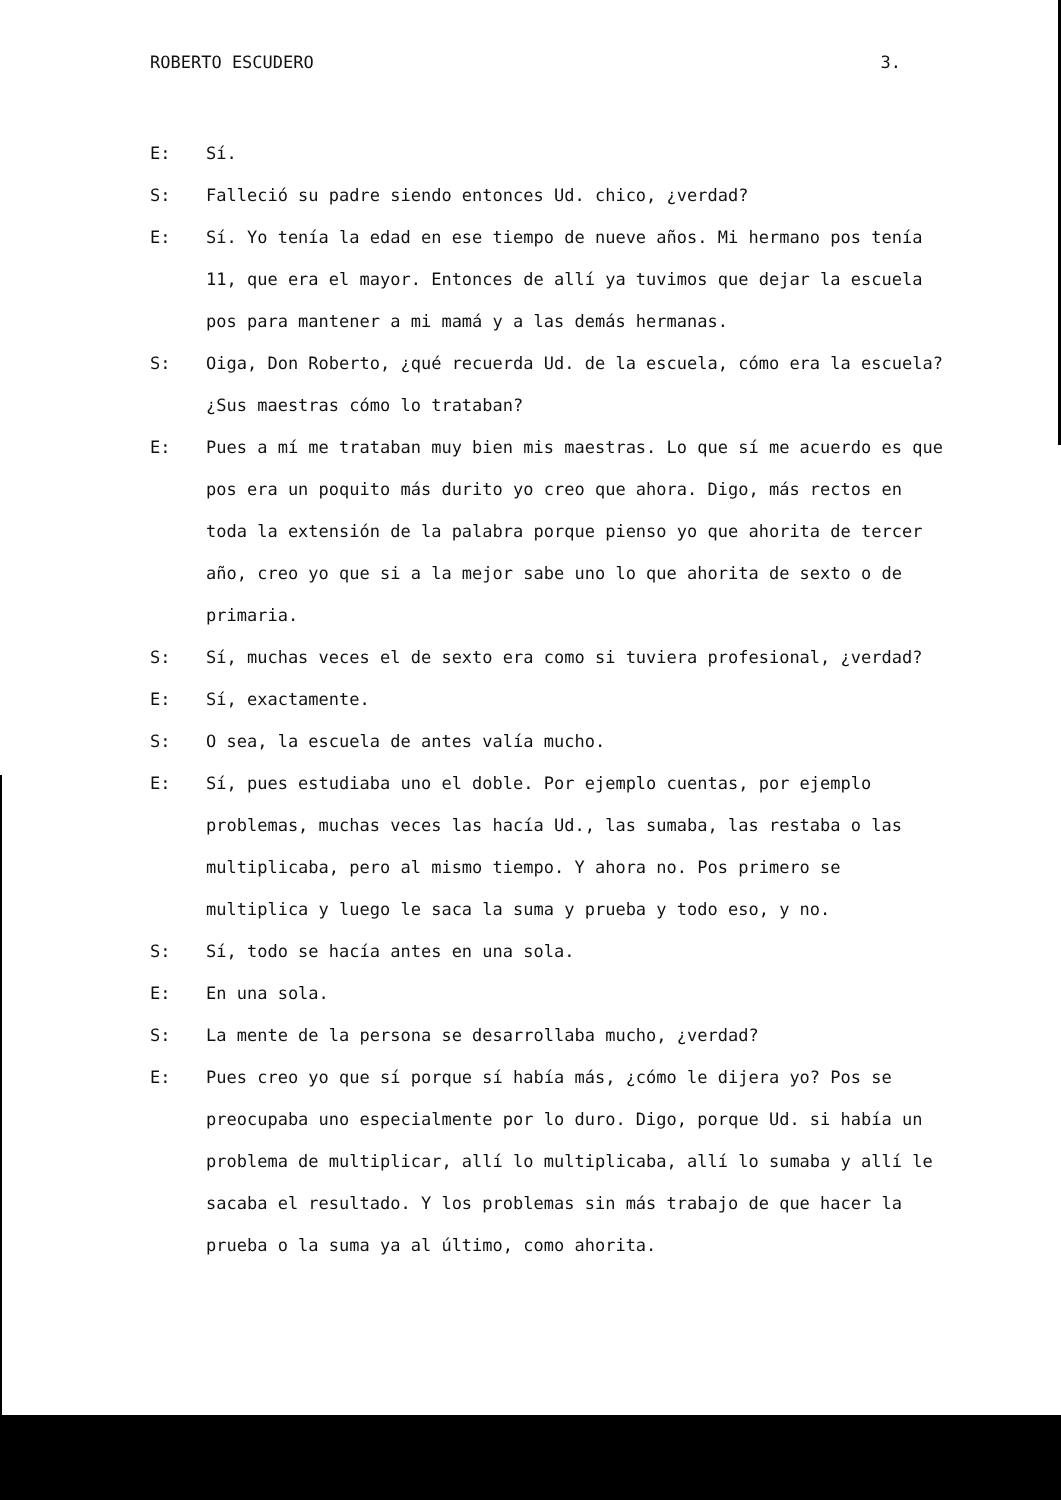ROBERTO ESCUDERO 3.
E: Sí.
S: Falleció su padre siendo entonces Ud. chico, ¿verdad?
E: Sí. Yo tenía la edad en ese tiempo de nueve años. Mi hermano pos tenía 11, que era el mayor. Entonces de allí ya tuvimos que dejar la escuela pos para mantener a mi mamá y a las demás hermanas.
S: Oiga, Don Roberto, ¿qué recuerda Ud. de la escuela, cómo era la escuela? ¿Sus maestras cómo lo trataban?
E: Pues a mí me trataban muy bien mis maestras. Lo que sí me acuerdo es que pos era un poquito más durito yo creo que ahora. Digo, más rectos en toda la extensión de la palabra porque pienso yo que ahorita de tercer año, creo yo que si a la mejor sabe uno lo que ahorita de sexto o de primaria.
S: Sí, muchas veces el de sexto era como si tuviera profesional, ¿verdad?
E: Sí, exactamente.
S: O sea, la escuela de antes valía mucho.
E: Sí, pues estudiaba uno el doble. Por ejemplo cuentas, por ejemplo problemas, muchas veces las hacía Ud., las sumaba, las restaba o las multiplicaba, pero al mismo tiempo. Y ahora no. Pos primero se multiplica y luego le saca la suma y prueba y todo eso, y no.
S: Sí, todo se hacía antes en una sola.
E: En una sola.
S: La mente de la persona se desarrollaba mucho, ¿verdad?
E: Pues creo yo que sí porque sí había más, ¿cómo le dijera yo? Pos se preocupaba uno especialmente por lo duro. Digo, porque Ud. si había un problema de multiplicar, allí lo multiplicaba, allí lo sumaba y allí le sacaba el resultado. Y los problemas sin más trabajo de que hacer la prueba o la suma ya al último, como ahorita.